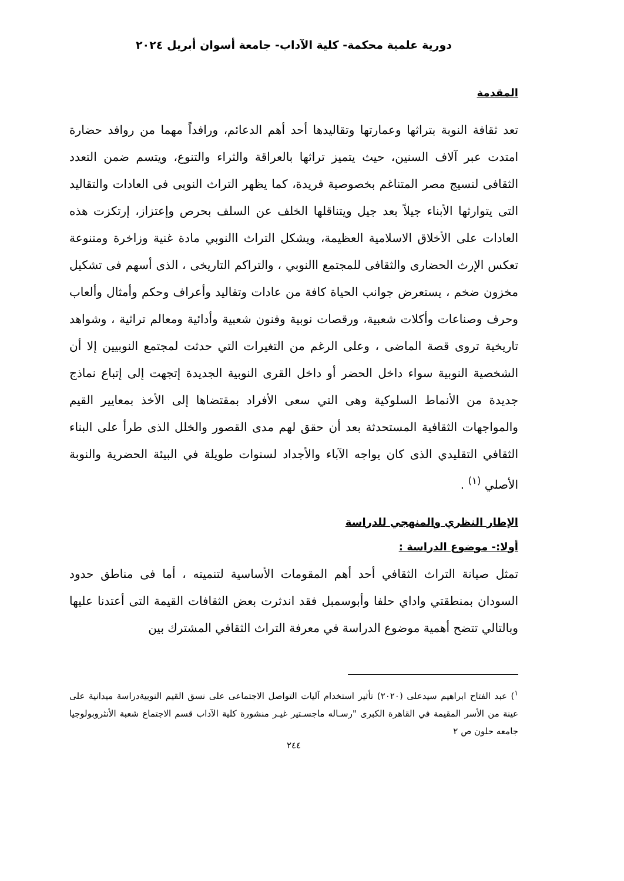دورية علمية محكمة- كلية الآداب- جامعة أسوان أبريل ٢٠٢٤
المقدمة
تعد ثقافة النوبة بتراثها وعمارتها وتقاليدها أحد أهم الدعائم، ورافداً مهما من روافد حضارة امتدت عبر آلاف السنين، حيث يتميز تراثها بالعراقة والثراء والتنوع، ويتسم ضمن التعدد الثقافى لنسيج مصر المتناغم بخصوصية فريدة، كما يظهر التراث النوبى فى العادات والتقاليد التى يتوارثها الأبناء جيلاً بعد جيل ويتناقلها الخلف عن السلف بحرص وإعتزاز، إرتكزت هذه العادات على الأخلاق الاسلامية العظيمة، ويشكل التراث االنوبي مادة غنية وزاخرة ومتنوعة تعكس الإرث الحضارى والثقافى للمجتمع االنوبي ، والتراكم التاريخى ، الذى أسهم فى تشكيل مخزون ضخم ، يستعرض جوانب الحياة كافة من عادات وتقاليد وأعراف وحكم وأمثال وألعاب وحرف وصناعات وأكلات شعبية، ورقصات نوبية وفنون شعبية وأدائية ومعالم تراثية ، وشواهد تاريخية تروى قصة الماضى ، وعلى الرغم من التغيرات التي حدثت لمجتمع النوبيين إلا أن الشخصية النوبية سواء داخل الحضر أو داخل القرى النوبية الجديدة إتجهت إلى إتباع نماذج جديدة من الأنماط السلوكية وهى التي سعى الأفراد بمقتضاها إلى الأخذ بمعايير القيم والمواجهات الثقافية المستحدثة بعد أن حقق لهم مدى القصور والخلل الذى طرأ على البناء الثقافي التقليدي الذى كان يواجه الآباء والأجداد لسنوات طويلة في البيئة الحضرية والنوبة الأصلي <sup>(١)</sup> .
الإطار النظري والمنهجي للدراسة
أولا:- موضوع الدراسة :
تمثل صيانة التراث الثقافي أحد أهم المقومات الأساسية لتنميته ، أما فى مناطق حدود السودان بمنطقتي واداي حلفا وأبوسمبل فقد اندثرت بعض الثقافات القيمة التى أعتدنا عليها وبالتالي تتضح أهمية موضوع الدراسة في معرفة التراث الثقافي المشترك بين
<sup>١</sup>) عبد الفتاح ابراهيم سيدعلى (٢٠٢٠) تأثير استخدام آليات التواصل الاجتماعى على نسق القيم النوبيةدراسة ميدانية على عينة من الأسر المقيمة في القاهرة الكبرى "رسـاله ماجسـتير غيـر منشورة كلية الآداب قسم الاجتماع شعبة الأنثروبولوجيا جامعه حلون ص ٢
٢٤٤